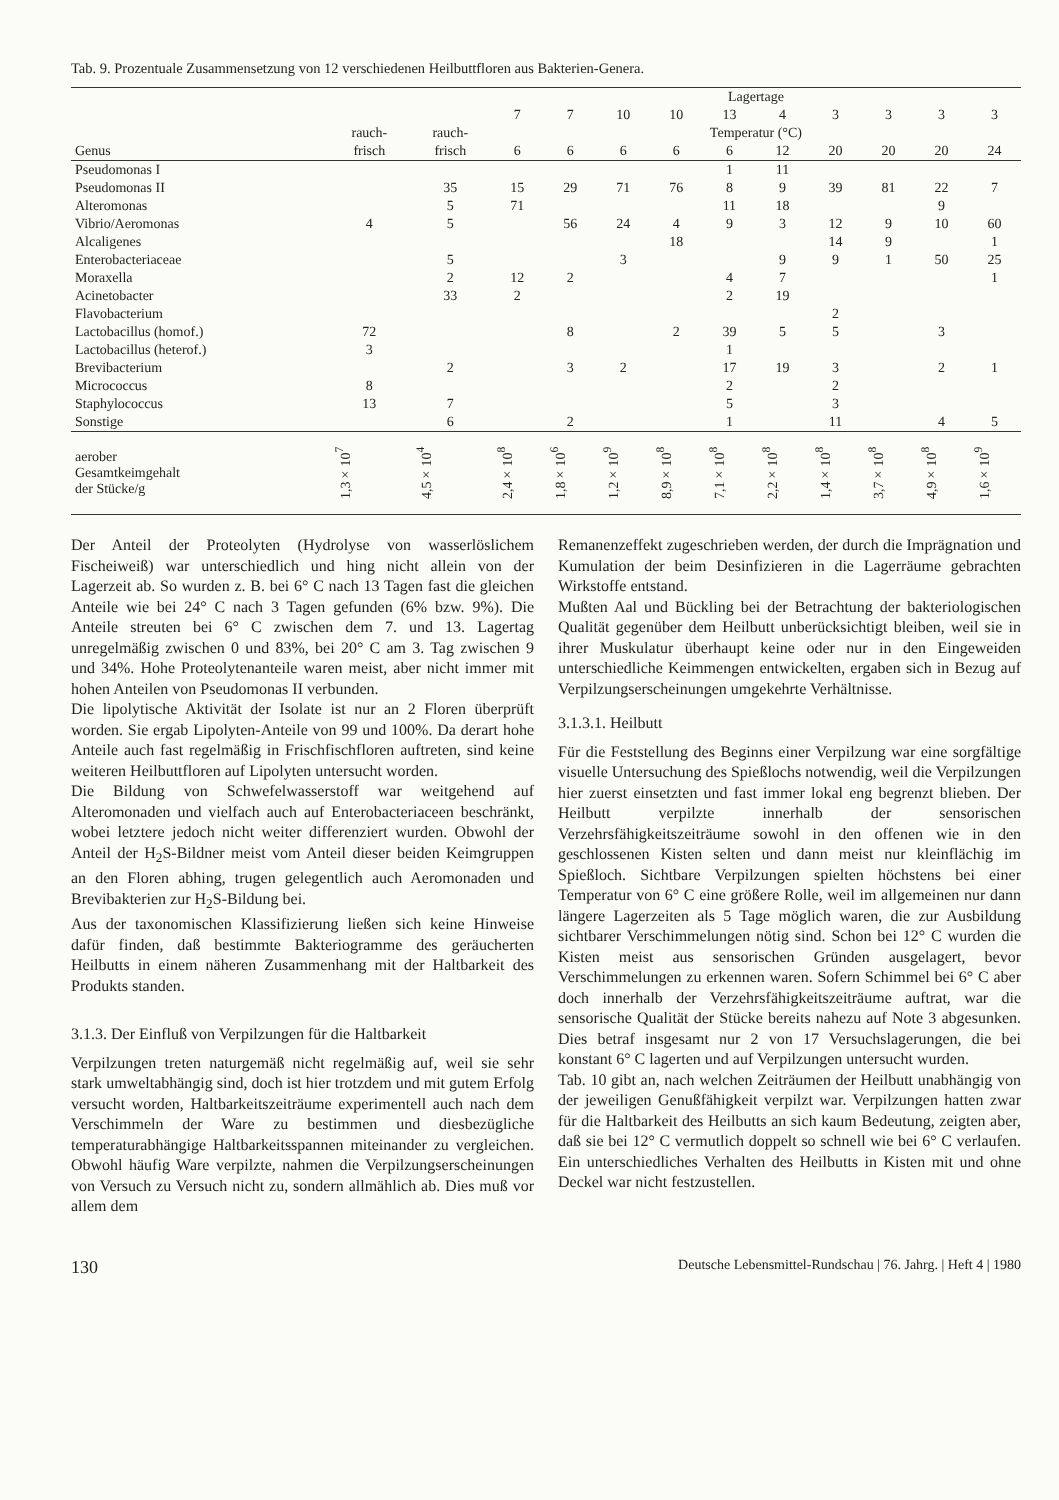Tab. 9. Prozentuale Zusammensetzung von 12 verschiedenen Heilbuttfloren aus Bakterien-Genera.
| | | | Lagertage | | | | | | | | | |
| --- | --- | --- | --- | --- | --- | --- | --- | --- | --- | --- | --- | --- |
| | | | 7 | 7 | 10 | 10 | 13 | 4 | 3 | 3 | 3 | 3 |
| | rauch- | rauch- | Temperatur (°C) | | | | | | | | | |
| Genus | frisch | frisch | 6 | 6 | 6 | 6 | 6 | 12 | 20 | 20 | 20 | 24 |
| Pseudomonas I | | | | | | | 1 | 11 | | | | |
| Pseudomonas II | | 35 | 15 | 29 | 71 | 76 | 8 | 9 | 39 | 81 | 22 | 7 |
| Alteromonas | | 5 | 71 | | | | 11 | 18 | | | 9 | |
| Vibrio/Aeromonas | 4 | 5 | | 56 | 24 | 4 | 9 | 3 | 12 | 9 | 10 | 60 |
| Alcaligenes | | | | | | 18 | | | 14 | 9 | | 1 |
| Enterobacteriaceae | | 5 | | | 3 | | | 9 | 9 | 1 | 50 | 25 |
| Moraxella | | 2 | 12 | 2 | | | 4 | 7 | | | | 1 |
| Acinetobacter | | 33 | 2 | | | | 2 | 19 | | | | |
| Flavobacterium | | | | | | | | | 2 | | | |
| Lactobacillus (homof.) | 72 | | | 8 | | 2 | 39 | 5 | 5 | | 3 | |
| Lactobacillus (heterof.) | 3 | | | | | | 1 | | | | | |
| Brevibacterium | | 2 | | 3 | 2 | | 17 | 19 | 3 | | 2 | 1 |
| Micrococcus | 8 | | | | | | 2 | | 2 | | | |
| Staphylococcus | 13 | 7 | | | | | 5 | | 3 | | | |
| Sonstige | | 6 | | 2 | | | 1 | | 11 | | 4 | 5 |
| aerober Gesamtkeimgehalt der Stücke/g | 1,3×10<sup>7</sup> | 4,5×10<sup>4</sup> | 2,4×10<sup>8</sup> | 1,8×10<sup>6</sup> | 1,2×10<sup>9</sup> | 8,9×10<sup>8</sup> | 7,1×10<sup>8</sup> | 2,2×10<sup>8</sup> | 1,4×10<sup>8</sup> | 3,7×10<sup>8</sup> | 4,9×10<sup>8</sup> | 1,6×10<sup>9</sup> |
Der Anteil der Proteolyten (Hydrolyse von wasserlöslichem Fischeiweiß) war unterschiedlich und hing nicht allein von der Lagerzeit ab. So wurden z. B. bei 6° C nach 13 Tagen fast die gleichen Anteile wie bei 24° C nach 3 Tagen gefunden (6% bzw. 9%). Die Anteile streuten bei 6° C zwischen dem 7. und 13. Lagertag unregelmäßig zwischen 0 und 83%, bei 20° C am 3. Tag zwischen 9 und 34%. Hohe Proteolytenanteile waren meist, aber nicht immer mit hohen Anteilen von Pseudomonas II verbunden.
Die lipolytische Aktivität der Isolate ist nur an 2 Floren überprüft worden. Sie ergab Lipolyten-Anteile von 99 und 100%. Da derart hohe Anteile auch fast regelmäßig in Frischfischfloren auftreten, sind keine weiteren Heilbuttfloren auf Lipolyten untersucht worden.
Die Bildung von Schwefelwasserstoff war weitgehend auf Alteromonaden und vielfach auch auf Enterobacteriaceen beschränkt, wobei letztere jedoch nicht weiter differenziert wurden. Obwohl der Anteil der H<sub>2</sub>S-Bildner meist vom Anteil dieser beiden Keimgruppen an den Floren abhing, trugen gelegentlich auch Aeromonaden und Brevibakterien zur H<sub>2</sub>S-Bildung bei.
Aus der taxonomischen Klassifizierung ließen sich keine Hinweise dafür finden, daß bestimmte Bakteriogramme des geräucherten Heilbutts in einem näheren Zusammenhang mit der Haltbarkeit des Produkts standen.
3.1.3. Der Einfluß von Verpilzungen für die Haltbarkeit
Verpilzungen treten naturgemäß nicht regelmäßig auf, weil sie sehr stark umweltabhängig sind, doch ist hier trotzdem und mit gutem Erfolg versucht worden, Haltbarkeitszeiträume experimentell auch nach dem Verschimmeln der Ware zu bestimmen und diesbezügliche temperaturabhängige Haltbarkeitsspannen miteinander zu vergleichen. Obwohl häufig Ware verpilzte, nahmen die Verpilzungserscheinungen von Versuch zu Versuch nicht zu, sondern allmählich ab. Dies muß vor allem dem
Remanenzeffekt zugeschrieben werden, der durch die Imprägnation und Kumulation der beim Desinfizieren in die Lagerräume gebrachten Wirkstoffe entstand.
Mußten Aal und Bückling bei der Betrachtung der bakteriologischen Qualität gegenüber dem Heilbutt unberücksichtigt bleiben, weil sie in ihrer Muskulatur überhaupt keine oder nur in den Eingeweiden unterschiedliche Keimmengen entwickelten, ergaben sich in Bezug auf Verpilzungserscheinungen umgekehrte Verhältnisse.
3.1.3.1. Heilbutt
Für die Feststellung des Beginns einer Verpilzung war eine sorgfältige visuelle Untersuchung des Spießlochs notwendig, weil die Verpilzungen hier zuerst einsetzten und fast immer lokal eng begrenzt blieben. Der Heilbutt verpilzte innerhalb der sensorischen Verzehrsfähigkeitszeiträume sowohl in den offenen wie in den geschlossenen Kisten selten und dann meist nur kleinflächig im Spießloch. Sichtbare Verpilzungen spielten höchstens bei einer Temperatur von 6° C eine größere Rolle, weil im allgemeinen nur dann längere Lagerzeiten als 5 Tage möglich waren, die zur Ausbildung sichtbarer Verschimmelungen nötig sind. Schon bei 12° C wurden die Kisten meist aus sensorischen Gründen ausgelagert, bevor Verschimmelungen zu erkennen waren. Sofern Schimmel bei 6° C aber doch innerhalb der Verzehrsfähigkeitszeiträume auftrat, war die sensorische Qualität der Stücke bereits nahezu auf Note 3 abgesunken. Dies betraf insgesamt nur 2 von 17 Versuchslagerungen, die bei konstant 6° C lagerten und auf Verpilzungen untersucht wurden.
Tab. 10 gibt an, nach welchen Zeiträumen der Heilbutt unabhängig von der jeweiligen Genußfähigkeit verpilzt war. Verpilzungen hatten zwar für die Haltbarkeit des Heilbutts an sich kaum Bedeutung, zeigten aber, daß sie bei 12° C vermutlich doppelt so schnell wie bei 6° C verlaufen. Ein unterschiedliches Verhalten des Heilbutts in Kisten mit und ohne Deckel war nicht festzustellen.
130 Deutsche Lebensmittel-Rundschau | 76. Jahrg. | Heft 4 | 1980